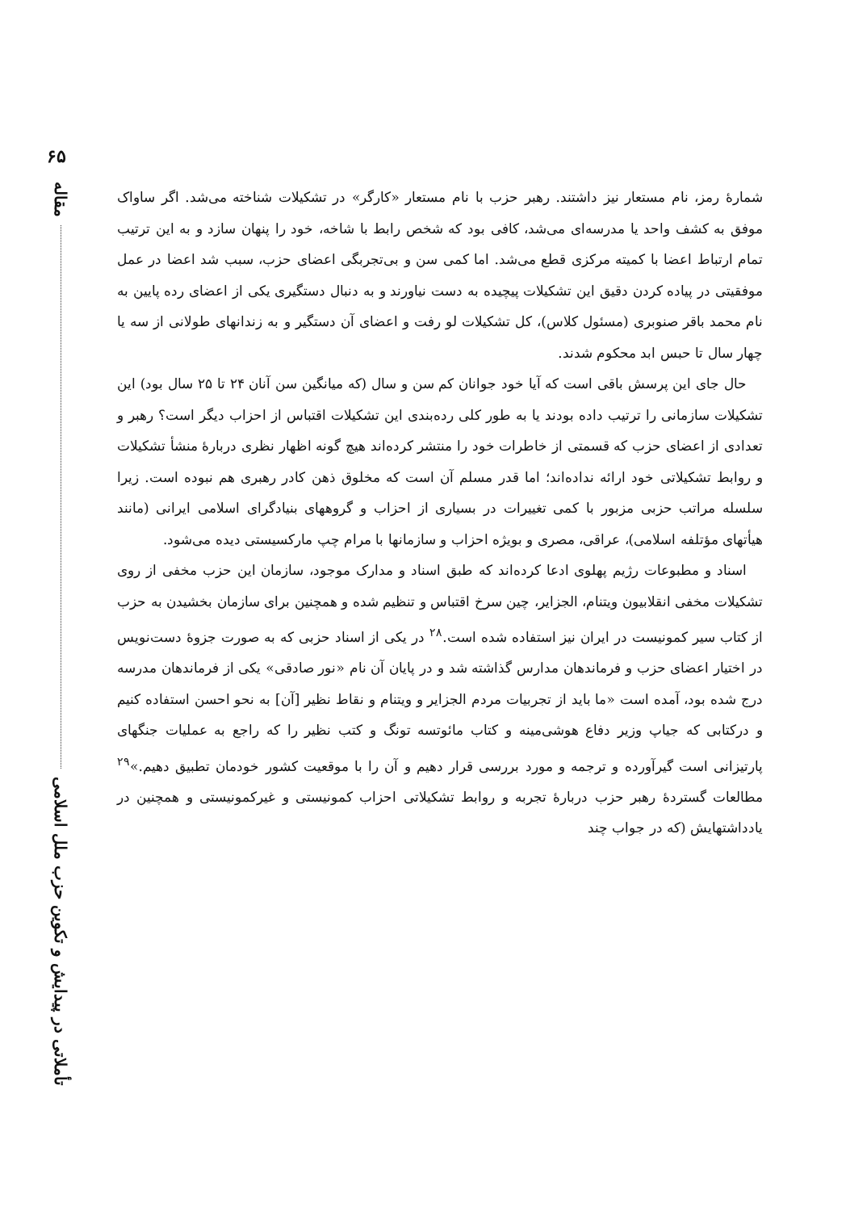۶۵
مقاله
تأملاتی در پیدایش و تکوین حزب ملل اسلامی
شمارهٔ رمز، نام مستعار نیز داشتند. رهبر حزب با نام مستعار «کارگر» در تشکیلات شناخته می‌شد. اگر ساواک موفق به کشف واحد یا مدرسه‌ای می‌شد، کافی بود که شخص رابط با شاخه، خود را پنهان سازد و به این ترتیب تمام ارتباط اعضا با کمیته مرکزی قطع می‌شد. اما کمی سن و بی‌تجربگی اعضای حزب، سبب شد اعضا در عمل موفقیتی در پیاده کردن دقیق این تشکیلات پیچیده به دست نیاورند و به دنبال دستگیری یکی از اعضای رده پایین به نام محمد باقر صنوبری (مسئول کلاس)، کل تشکیلات لو رفت و اعضای آن دستگیر و به زندانهای طولانی از سه یا چهار سال تا حبس ابد محکوم شدند.
حال جای این پرسش باقی است که آیا خود جوانان کم سن و سال (که میانگین سن آنان ۲۴ تا ۲۵ سال بود) این تشکیلات سازمانی را ترتیب داده بودند یا به طور کلی رده‌بندی این تشکیلات اقتباس از احزاب دیگر است؟ رهبر و تعدادی از اعضای حزب که قسمتی از خاطرات خود را منتشر کرده‌اند هیچ گونه اظهار نظری دربارهٔ منشأ تشکیلات و روابط تشکیلاتی خود ارائه نداده‌اند؛ اما قدر مسلم آن است که مخلوق ذهن کادر رهبری هم نبوده است. زیرا سلسله مراتب حزبی مزبور با کمی تغییرات در بسیاری از احزاب و گروههای بنیادگرای اسلامی ایرانی (مانند هیأتهای مؤتلفه اسلامی)، عراقی، مصری و بویژه احزاب و سازمانها با مرام چپ مارکسیستی دیده می‌شود.
اسناد و مطبوعات رژیم پهلوی ادعا کرده‌اند که طبق اسناد و مدارک موجود، سازمان این حزب مخفی از روی تشکیلات مخفی انقلابیون ویتنام، الجزایر، چین سرخ اقتباس و تنظیم شده و همچنین برای سازمان بخشیدن به حزب از کتاب سیر کمونیست در ایران نیز استفاده شده است.<sup>۲۸</sup> در یکی از اسناد حزبی که به صورت جزوهٔ دست‌نویس در اختیار اعضای حزب و فرماندهان مدارس گذاشته شد و در پایان آن نام «نور صادقی» یکی از فرماندهان مدرسه درج شده بود، آمده است «ما باید از تجربیات مردم الجزایر و ویتنام و نقاط نظیر [آن] به نحو احسن استفاده کنیم و درکتابی که جیاپ وزیر دفاع هوشی‌مینه و کتاب مائوتسه تونگ و کتب نظیر را که راجع به عملیات جنگهای پارتیزانی است گیرآورده و ترجمه و مورد بررسی قرار دهیم و آن را با موقعیت کشور خودمان تطبیق دهیم.»<sup>۲۹</sup> مطالعات گستردهٔ رهبر حزب دربارهٔ تجربه و روابط تشکیلاتی احزاب کمونیستی و غیرکمونیستی و همچنین در یادداشتهایش (که در جواب چند